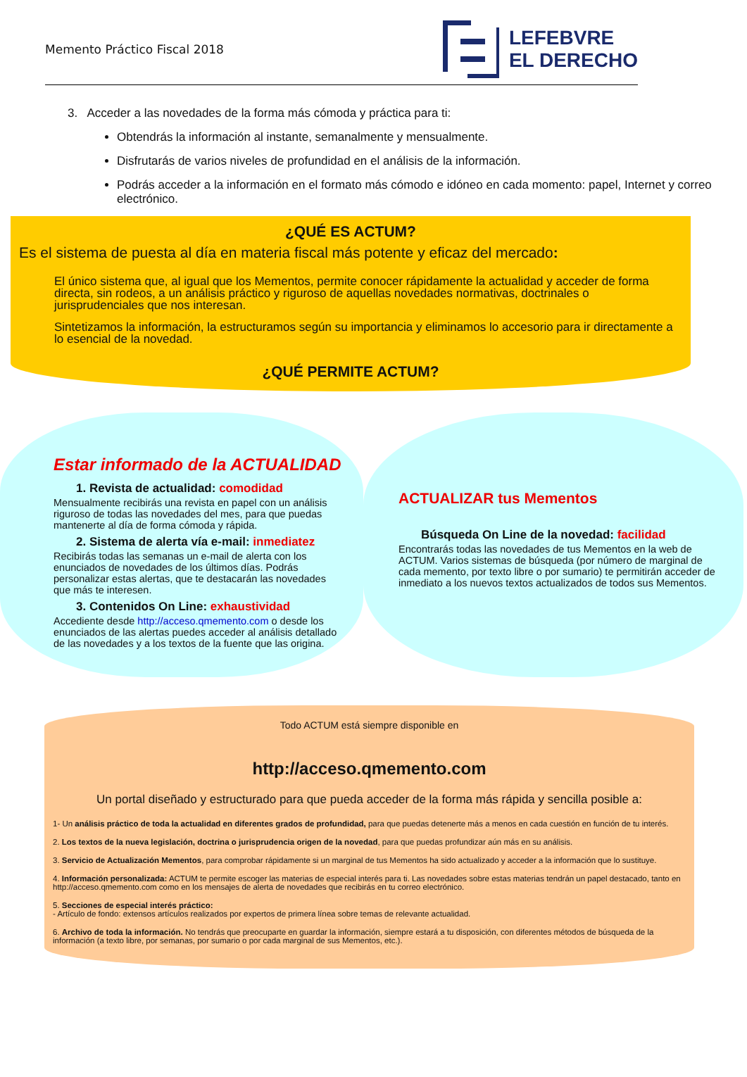Memento Práctico Fiscal 2018
LEFEBVRE
EL DERECHO
3. Acceder a las novedades de la forma más cómoda y práctica para ti:
Obtendrás la información al instante, semanalmente y mensualmente.
Disfrutarás de varios niveles de profundidad en el análisis de la información.
Podrás acceder a la información en el formato más cómodo e idóneo en cada momento: papel, Internet y correo electrónico.
¿QUÉ ES ACTUM?
Es el sistema de puesta al día en materia fiscal más potente y eficaz del mercado:
El único sistema que, al igual que los Mementos, permite conocer rápidamente la actualidad y acceder de forma directa, sin rodeos, a un análisis práctico y riguroso de aquellas novedades normativas, doctrinales o jurisprudenciales que nos interesan.
Sintetizamos la información, la estructuramos según su importancia y eliminamos lo accesorio para ir directamente a lo esencial de la novedad.
¿QUÉ PERMITE ACTUM?
Estar informado de la ACTUALIDAD
1. Revista de actualidad: comodidad
Mensualmente recibirás una revista en papel con un análisis riguroso de todas las novedades del mes, para que puedas mantenerte al día de forma cómoda y rápida.
2. Sistema de alerta vía e-mail: inmediatez
Recibirás todas las semanas un e-mail de alerta con los enunciados de novedades de los últimos días. Podrás personalizar estas alertas, que te destacarán las novedades que más te interesen.
3. Contenidos On Line: exhaustividad
Accediente desde http://acceso.qmemento.com o desde los enunciados de las alertas puedes acceder al análisis detallado de las novedades y a los textos de la fuente que las origina.
ACTUALIZAR tus Mementos
Búsqueda On Line de la novedad: facilidad
Encontrarás todas las novedades de tus Mementos en la web de ACTUM. Varios sistemas de búsqueda (por número de marginal de cada memento, por texto libre o por sumario) te permitirán acceder de inmediato a los nuevos textos actualizados de todos sus Mementos.
Todo ACTUM está siempre disponible en
http://acceso.qmemento.com
Un portal diseñado y estructurado para que pueda acceder de la forma más rápida y sencilla posible a:
1- Un análisis práctico de toda la actualidad en diferentes grados de profundidad, para que puedas detenerte más a menos en cada cuestión en función de tu interés.
2. Los textos de la nueva legislación, doctrina o jurisprudencia origen de la novedad, para que puedas profundizar aún más en su análisis.
3. Servicio de Actualización Mementos, para comprobar rápidamente si un marginal de tus Mementos ha sido actualizado y acceder a la información que lo sustituye.
4. Información personalizada: ACTUM te permite escoger las materias de especial interés para ti. Las novedades sobre estas materias tendrán un papel destacado, tanto en http://acceso.qmemento.com como en los mensajes de alerta de novedades que recibirás en tu correo electrónico.
5. Secciones de especial interés práctico:
- Artículo de fondo: extensos artículos realizados por expertos de primera línea sobre temas de relevante actualidad.
6. Archivo de toda la información. No tendrás que preocuparte en guardar la información, siempre estará a tu disposición, con diferentes métodos de búsqueda de la información (a texto libre, por semanas, por sumario o por cada marginal de sus Mementos, etc.).